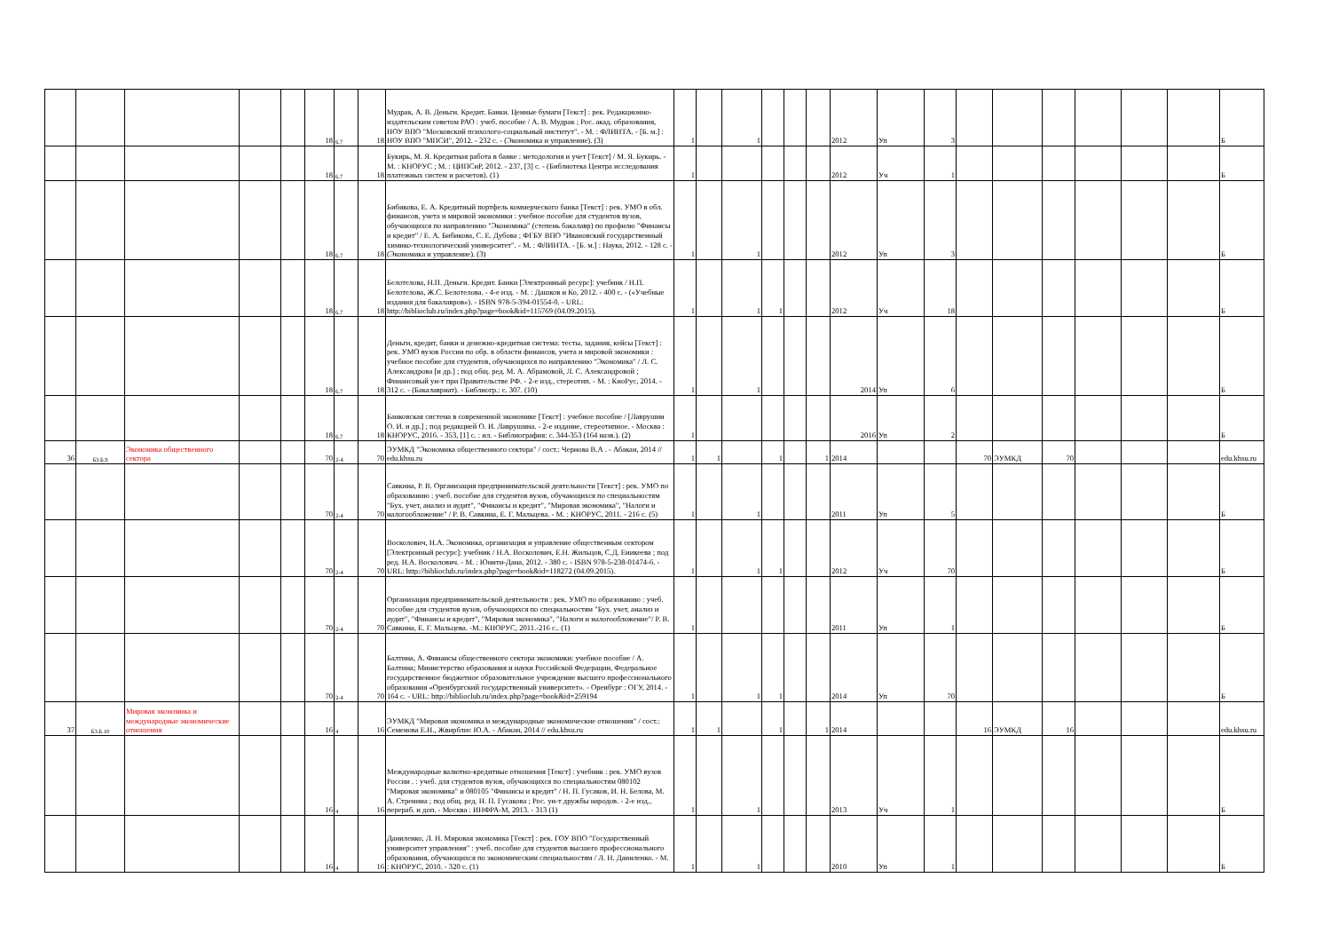| | | | | | 18 | 6,7 | 18 | Мудрак, А. В. Деньги. Кредит. Банки. Ценные бумаги [Текст] : рек. Редакционно-издательским советом РАО : учеб. пособие / А. В. Мудрак ; Рос. акад. образования, НОУ ВПО "Московский психолого-социальный институт". - М. : ФЛИНТА. - [Б. м.] : НОУ ВПО "МПСИ", 2012. - 232 с. - (Экономика и управление). (3) | 1 | | 1 | | | | 2012 | Уп | 3 | | | | | | | Б |
| | | | | | 18 | 6,7 | 18 | Букирь, М. Я. Кредитная работа в банке : методология и учет [Текст] / М. Я. Букирь. - М. : КНОРУС ; М. : ЦИПСиР, 2012. - 237, [3] с. - (Библиотека Центра исследования платежных систем и расчетов). (1) | 1 | | | | | | 2012 | Уч | 1 | | | | | | | Б |
| | | | | | 18 | 6,7 | 18 | Бибикова, Е. А. Кредитный портфель коммерческого банка [Текст] : рек. УМО в обл. финансов, учета и мировой экономики : учебное пособие для студентов вузов, обучающихся по направлению "Экономика" (степень бакалавр) по профилю "Финансы и кредит" / Е. А. Бибикова, С. Е. Дубова ; ФГБУ ВПО "Ивановский государственный химико-технологический университет". - М. : ФЛИНТА. - [Б. м.] : Наука, 2012. - 128 с. - (Экономика и управление). (3) | 1 | | 1 | | | | 2012 | Уп | 3 | | | | | | | Б |
| | | | | | 18 | 6,7 | 18 | Белотелова, Н.П. Деньги. Кредит. Банки [Электронный ресурс]: учебник / Н.П. Белотелова, Ж.С. Белотелова. - 4-е изд. - М. : Дашков и Ко, 2012. - 400 с. - («Учебные издания для бакалавров»). - ISBN 978-5-394-01554-0. - URL: http://biblioclub.ru/index.php?page=book&id=115769 (04.09.2015). | 1 | | 1 | 1 | | | 2012 | Уч | 18 | | | | | | | Б |
| | | | | | 18 | 6,7 | 18 | Деньги, кредит, банки и денежно-кредитная система: тесты, задания, кейсы [Текст] : рек. УМО вузов России по обр. в области финансов, учета и мировой экономики : учебное пособие для студентов, обучающихся по направлению "Экономика" / Л. С. Александрова [и др.] ; под общ. ред. М. А. Абрамовой, Л. С. Александровой ; Финансовый ун-т при Правительстве РФ. - 2-е изд., стереотип. - М. : КноРус, 2014. - 312 с. - (Бакалавриат). - Библиогр.: с. 307. (10) | 1 | | 1 | | | | 2014 | Уп | 6 | | | | | | | Б |
| | | | | | 18 | 6,7 | 18 | Банковская система в современной экономике [Текст] : учебное пособие / [Лаврушин О. И. и др.] ; под редакцией О. И. Лаврушина. - 2-е издание, стереотипное. - Москва : КНОРУС, 2016. - 353, [1] с. : ил. - Библиография: с. 344-353 (164 назв.). (2) | 1 | | | | | | 2016 | Уп | 2 | | | | | | | Б |
| 36 | Б3.Б.9 | Экономика общественного сектора | | | 70 | 2-4 | 70 | ЭУМКД "Экономика общественного сектора" / сост.: Чернова В.А . - Абакан, 2014 // edu.khsu.ru | 1 | 1 | | 1 | | 1 | 2014 | | | 70 | ЭУМКД | 70 | | | | edu.khsu.ru |
| | | | | | 70 | 2-4 | 70 | Савкина, Р. В. Организация предпринимательской деятельности [Текст] : рек. УМО по образованию : учеб. пособие для студентов вузов, обучающихся по специальностям "Бух. учет, анализ и аудит", "Финансы и кредит", "Мировая экономика", "Налоги и налогообложение" / Р. В. Савкина, Е. Г. Мальцева. - М. : КНОРУС, 2011. - 216 с. (5) | 1 | | 1 | | | | 2011 | Уп | 5 | | | | | | | Б |
| | | | | | 70 | 2-4 | 70 | Восколович, Н.А. Экономика, организация и управление общественным сектором [Электронный ресурс]: учебник / Н.А. Восколович, Е.Н. Жильцов, С.Д. Еникеева ; под ред. Н.А. Восколович. - М. : Юнити-Дана, 2012. - 380 с. - ISBN 978-5-238-01474-6. - URL: http://biblioclub.ru/index.php?page=book&id=118272 (04.09.2015). | 1 | | 1 | 1 | | | 2012 | Уч | 70 | | | | | | | Б |
| | | | | | 70 | 2-4 | 70 | Организация предпринимательской деятельности : рек. УМО по образованию : учеб. пособие для студентов вузов, обучающихся по специальностям "Бух. учет, анализ и аудит", "Финансы и кредит", "Мировая экономика", "Налоги и налогообложение"/ Р. В. Савкина, Е. Г. Мальцева. -М.: КНОРУС, 2011.-216 с.. (1) | 1 | | | | | | 2011 | Уп | 1 | | | | | | | Б |
| | | | | | 70 | 2-4 | 70 | Балтина, А. Финансы общественного сектора экономики: учебное пособие / А. Балтина; Министерство образования и науки Российской Федерации, Федеральное государственное бюджетное образовательное учреждение высшего профессионального образования «Оренбургский государственный университет». - Оренбург : ОГУ, 2014. - 164 с. - URL: http://biblioclub.ru/index.php?page=book&id=259194 | 1 | | 1 | 1 | | | 2014 | Уп | 70 | | | | | | | Б |
| 37 | Б3.Б.10 | Мировая экономика и международные экономические отношения | | | 16 | 4 | 16 | ЭУМКД "Мировая экономика и международные экономические отношения" / сост.: Семенова Е.Н., Жвирблис Ю.А. - Абакан, 2014 // edu.khsu.ru | 1 | 1 | | 1 | | 1 | 2014 | | | 16 | ЭУМКД | 16 | | | | edu.khsu.ru |
| | | | | | 16 | 4 | 16 | Международные валютно-кредитные отношения [Текст] : учебник : рек. УМО вузов России . : учеб. для студентов вузов, обучающихся по специальностям 080102 "Мировая экономика" и 080105 "Финансы и кредит" / Н. П. Гусаков, И. Н. Белова, М. А. Стренина ; под общ. ред. Н. П. Гусакова ; Рос. ун-т дружбы народов. - 2-е изд., перераб. и доп. - Москва : ИНФРА-М, 2013. - 313 (1) | 1 | | 1 | | | | 2013 | Уч | 1 | | | | | | | Б |
| | | | | | 16 | 4 | 16 | Даниленко, Л. Н. Мировая экономика [Текст] : рек. ГОУ ВПО "Государственный университет управления" : учеб. пособие для студентов высшего профессионального образования, обучающихся по экономическим специальностям / Л. Н. Даниленко. - М. : КНОРУС, 2010. - 320 с. (1) | 1 | | 1 | | | | 2010 | Уп | 1 | | | | | | | Б |